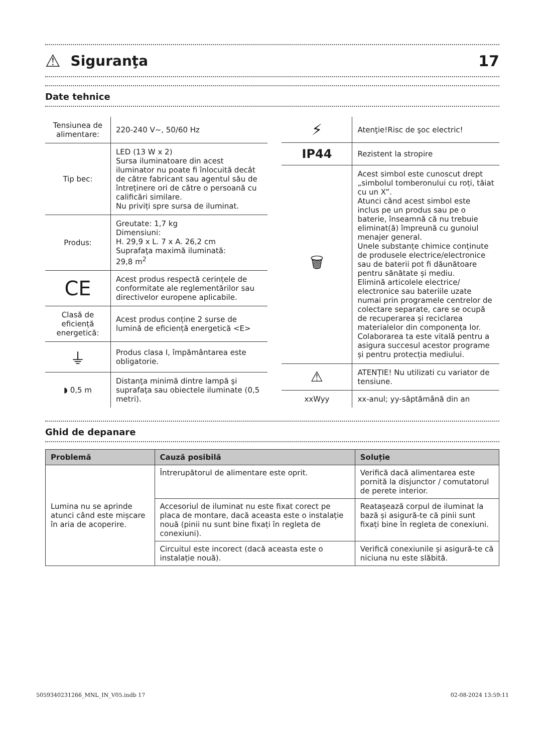⚠
Siguranţa 17
Date tehnice
| Tensiunea de alimentare: | 220-240 V~, 50/60 Hz |
| Tip bec: | LED (13 W x 2) Sursa iluminatoare din acest iluminator nu poate fi înlocuită decât de către fabricant sau agentul său de întreținere ori de către o persoană cu calificări similare. Nu priviți spre sursa de iluminat. |
| Produs: | Greutate: 1,7 kg Dimensiuni: H. 29,9 x L. 7 x A. 26,2 cm Suprafaţa maximă iluminată: 29,8 m<sup>2</sup> |
| CE | Acest produs respectă cerințele de conformitate ale reglementărilor sau directivelor europene aplicabile. |
| Clasă de eficiență energetică: | Acest produs conține 2 surse de lumină de eficiență energetică <E> |
| ⏚ | Produs clasa I, împământarea este obligatorie. |
| ◗ 0,5 m | Distanţa minimă dintre lampă şi suprafaţa sau obiectele iluminate (0,5 metri). |
| ⚡ | Atenţie!Risc de şoc electric! |
| IP44 | Rezistent la stropire |
| 🗑 | Acest simbol este cunoscut drept „simbolul tomberonului cu roți, tăiat cu un X”. Atunci când acest simbol este inclus pe un produs sau pe o baterie, înseamnă că nu trebuie eliminat(ă) împreună cu gunoiul menajer general. Unele substanțe chimice conținute de produsele electrice/electronice sau de baterii pot fi dăunătoare pentru sănătate și mediu. Elimină articolele electrice/ electronice sau bateriile uzate numai prin programele centrelor de colectare separate, care se ocupă de recuperarea și reciclarea materialelor din componența lor. Colaborarea ta este vitală pentru a asigura succesul acestor programe și pentru protecția mediului. |
| ⚠ | ATENȚIE! Nu utilizati cu variator de tensiune. |
| xxWyy | xx-anul; yy-săptămână din an |
Ghid de depanare
| Problemă | Cauză posibilă | Soluție |
| --- | --- | --- |
| Lumina nu se aprinde atunci când este mișcare în aria de acoperire. | Întrerupătorul de alimentare este oprit. | Verifică dacă alimentarea este pornită la disjunctor / comutatorul de perete interior. |
| | Accesoriul de iluminat nu este fixat corect pe placa de montare, dacă aceasta este o instalație nouă (pinii nu sunt bine fixați în regleta de conexiuni). | Reatașează corpul de iluminat la bază și asigură-te că pinii sunt fixați bine în regleta de conexiuni. |
| | Circuitul este incorect (dacă aceasta este o instalație nouă). | Verifică conexiunile și asigură-te că niciuna nu este slăbită. |
5059340231266_MNL_IN_V05.indb 17 02-08-2024 13:59:11